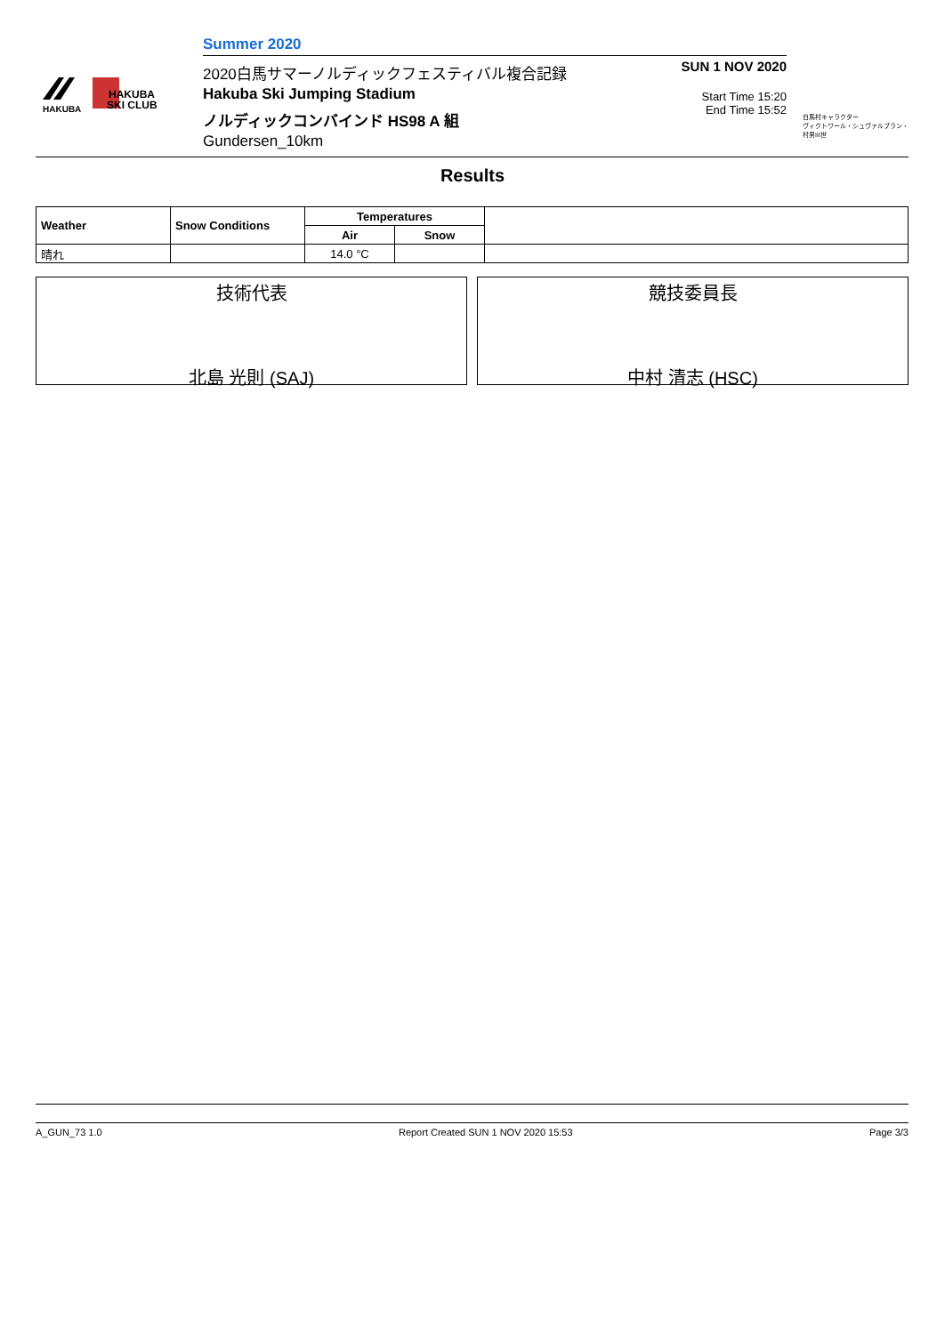HAKUBA
HAKUBA
SKI CLUB
Summer 2020
2020白馬サマーノルディックフェスティバル複合記録
Hakuba Ski Jumping Stadium
ノルディックコンバインド HS98 A 組
Gundersen_10km
SUN 1 NOV 2020
Start Time 15:20
End Time 15:52
白馬村キャラクター
ヴィクトワール・シュヴァルブラン・村男III世
Results
| Weather | Snow Conditions | Temperatures | | |
| | | Air | Snow | |
| 晴れ | | 14.0 °C | | |
技術代表
北島 光則 (SAJ)
競技委員長
中村 清志 (HSC)
A_GUN_73 1.0 Report Created SUN 1 NOV 2020 15:53 Page 3/3